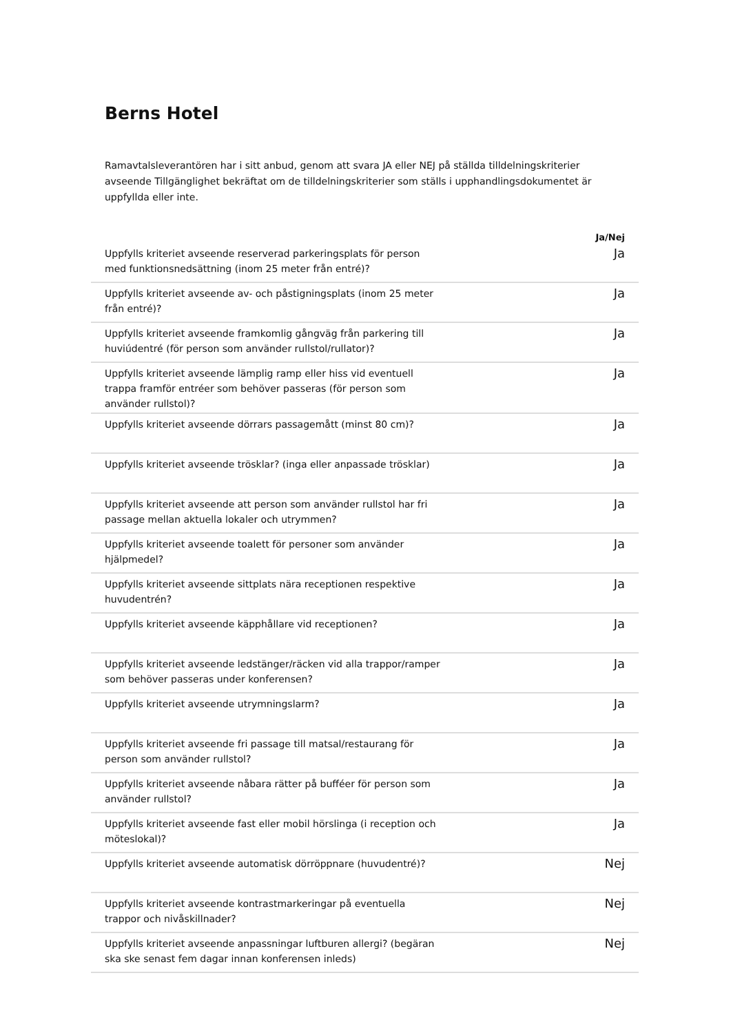Berns Hotel
Ramavtalsleverantören har i sitt anbud, genom att svara JA eller NEJ på ställda tilldelningskriterier avseende Tillgänglighet bekräftat om de tilldelningskriterier som ställs i upphandlingsdokumentet är uppfyllda eller inte.
| | Ja/Nej |
| --- | --- |
| Uppfylls kriteriet avseende reserverad parkeringsplats för person med funktionsnedsättning (inom 25 meter från entré)? | Ja |
| Uppfylls kriteriet avseende av- och påstigningsplats (inom 25 meter från entré)? | Ja |
| Uppfylls kriteriet avseende framkomlig gångväg från parkering till huviúdentré (för person som använder rullstol/rullator)? | Ja |
| Uppfylls kriteriet avseende lämplig ramp eller hiss vid eventuell trappa framför entréer som behöver passeras (för person som använder rullstol)? | Ja |
| Uppfylls kriteriet avseende dörrars passagemått (minst 80 cm)? | Ja |
| Uppfylls kriteriet avseende trösklar? (inga eller anpassade trösklar) | Ja |
| Uppfylls kriteriet avseende att person som använder rullstol har fri passage mellan aktuella lokaler och utrymmen? | Ja |
| Uppfylls kriteriet avseende toalett för personer som använder hjälpmedel? | Ja |
| Uppfylls kriteriet avseende sittplats nära receptionen respektive huvudentrén? | Ja |
| Uppfylls kriteriet avseende käpphållare vid receptionen? | Ja |
| Uppfylls kriteriet avseende ledstänger/räcken vid alla trappor/ramper som behöver passeras under konferensen? | Ja |
| Uppfylls kriteriet avseende utrymningslarm? | Ja |
| Uppfylls kriteriet avseende fri passage till matsal/restaurang för person som använder rullstol? | Ja |
| Uppfylls kriteriet avseende nåbara rätter på bufféer för person som använder rullstol? | Ja |
| Uppfylls kriteriet avseende fast eller mobil hörslinga (i reception och möteslokal)? | Ja |
| Uppfylls kriteriet avseende automatisk dörröppnare (huvudentré)? | Nej |
| Uppfylls kriteriet avseende kontrastmarkeringar på eventuella trappor och nivåskillnader? | Nej |
| Uppfylls kriteriet avseende anpassningar luftburen allergi? (begäran ska ske senast fem dagar innan konferensen inleds) | Nej |